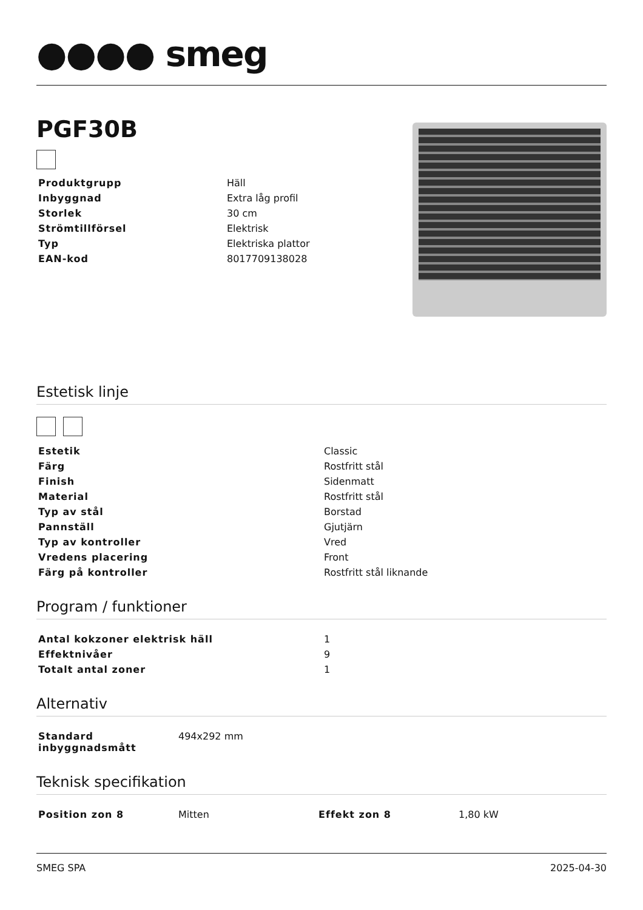●●●● smeg
PGF30B
| Produktgrupp | Häll |
| Inbyggnad | Extra låg profil |
| Storlek | 30 cm |
| Strömtillförsel | Elektrisk |
| Typ | Elektriska plattor |
| EAN-kod | 8017709138028 |
Estetisk linje
| Estetik | Classic |
| Färg | Rostfritt stål |
| Finish | Sidenmatt |
| Material | Rostfritt stål |
| Typ av stål | Borstad |
| Pannställ | Gjutjärn |
| Typ av kontroller | Vred |
| Vredens placering | Front |
| Färg på kontroller | Rostfritt stål liknande |
Program / funktioner
| Antal kokzoner elektrisk häll | 1 |
| Effektnivåer | 9 |
| Totalt antal zoner | 1 |
Alternativ
| Standard inbyggnadsmått | 494x292 mm |
Teknisk specifikation
| Position zon 8 | Mitten | Effekt zon 8 | 1,80 kW |
SMEG SPA 2025-04-30